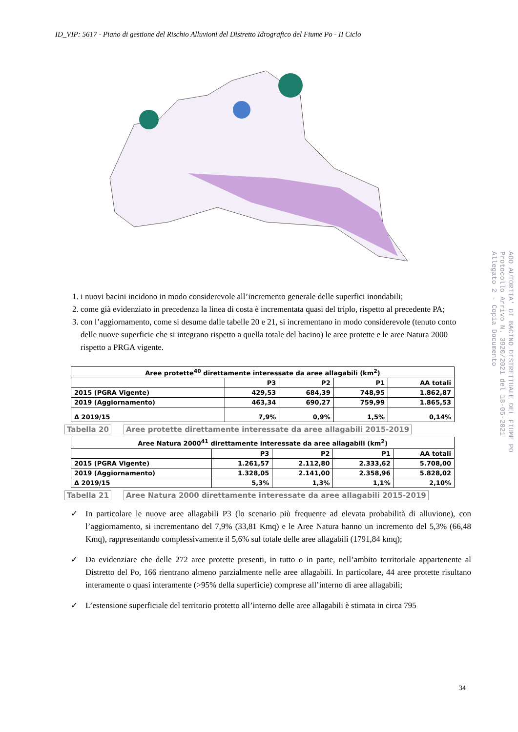ID_VIP: 5617 - Piano di gestione del Rischio Alluvioni del Distretto Idrografico del Fiume Po - II Ciclo
1. i nuovi bacini incidono in modo considerevole all’incremento generale delle superfici inondabili;
2. come già evidenziato in precedenza la linea di costa è incrementata quasi del triplo, rispetto al precedente PA;
3. con l’aggiornamento, come si desume dalle tabelle 20 e 21, si incrementano in modo considerevole (tenuto conto delle nuove superficie che si integrano rispetto a quella totale del bacino) le aree protette e le aree Natura 2000 rispetto a PRGA vigente.
| Aree protette<sup>40</sup> direttamente interessate da aree allagabili (km<sup>2</sup>) | | | | |
| --- | --- | --- | --- | --- |
| | P3 | P2 | P1 | AA totali |
| 2015 (PGRA Vigente) | 429,53 | 684,39 | 748,95 | 1.862,87 |
| 2019 (Aggiornamento) | 463,34 | 690,27 | 759,99 | 1.865,53 |
| Δ 2019/15 | 7,9% | 0,9% | 1,5% | 0,14% |
Tabella 20 Aree protette direttamente interessate da aree allagabili 2015-2019
| Aree Natura 2000<sup>41</sup> direttamente interessate da aree allagabili (km<sup>2</sup>) | | | | |
| --- | --- | --- | --- | --- |
| | P3 | P2 | P1 | AA totali |
| 2015 (PGRA Vigente) | 1.261,57 | 2.112,80 | 2.333,62 | 5.708,00 |
| 2019 (Aggiornamento) | 1.328,05 | 2.141,00 | 2.358,96 | 5.828,02 |
| Δ 2019/15 | 5,3% | 1,3% | 1,1% | 2,10% |
Tabella 21 Aree Natura 2000 direttamente interessate da aree allagabili 2015-2019
✓ In particolare le nuove aree allagabili P3 (lo scenario più frequente ad elevata probabilità di alluvione), con l’aggiornamento, si incrementano del 7,9% (33,81 Kmq) e le Aree Natura hanno un incremento del 5,3% (66,48 Kmq), rappresentando complessivamente il 5,6% sul totale delle aree allagabili (1791,84 kmq);
✓ Da evidenziare che delle 272 aree protette presenti, in tutto o in parte, nell’ambito territoriale appartenente al Distretto del Po, 166 rientrano almeno parzialmente nelle aree allagabili. In particolare, 44 aree protette risultano interamente o quasi interamente (>95% della superficie) comprese all’interno di aree allagabili;
✓ L’estensione superficiale del territorio protetto all’interno delle aree allagabili è stimata in circa 795
34
AOO AUTORITA' DI BACINO DISTRETTUALE DEL FIUME PO
Protocollo Arrivo N. 3920/2021 del 18-05-2021
Allegato 2 - Copia Documento